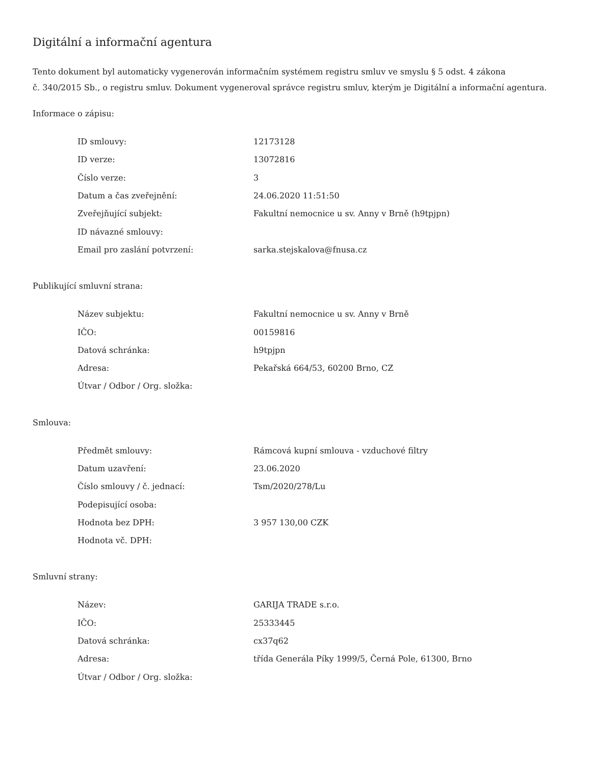Digitální a informační agentura
Tento dokument byl automaticky vygenerován informačním systémem registru smluv ve smyslu § 5 odst. 4 zákona
č. 340/2015 Sb., o registru smluv. Dokument vygeneroval správce registru smluv, kterým je Digitální a informační agentura.
Informace o zápisu:
| ID smlouvy: | 12173128 |
| ID verze: | 13072816 |
| Číslo verze: | 3 |
| Datum a čas zveřejnění: | 24.06.2020 11:51:50 |
| Zveřejňující subjekt: | Fakultní nemocnice u sv. Anny v Brně (h9tpjpn) |
| ID návazné smlouvy: | |
| Email pro zaslání potvrzení: | sarka.stejskalova@fnusa.cz |
Publikující smluvní strana:
| Název subjektu: | Fakultní nemocnice u sv. Anny v Brně |
| IČO: | 00159816 |
| Datová schránka: | h9tpjpn |
| Adresa: | Pekařská 664/53, 60200 Brno, CZ |
| Útvar / Odbor / Org. složka: | |
Smlouva:
| Předmět smlouvy: | Rámcová kupní smlouva - vzduchové filtry |
| Datum uzavření: | 23.06.2020 |
| Číslo smlouvy / č. jednací: | Tsm/2020/278/Lu |
| Podepisující osoba: | |
| Hodnota bez DPH: | 3 957 130,00 CZK |
| Hodnota vč. DPH: | |
Smluvní strany:
| Název: | GARIJA TRADE s.r.o. |
| IČO: | 25333445 |
| Datová schránka: | cx37q62 |
| Adresa: | třída Generála Píky 1999/5, Černá Pole, 61300, Brno |
| Útvar / Odbor / Org. složka: | |